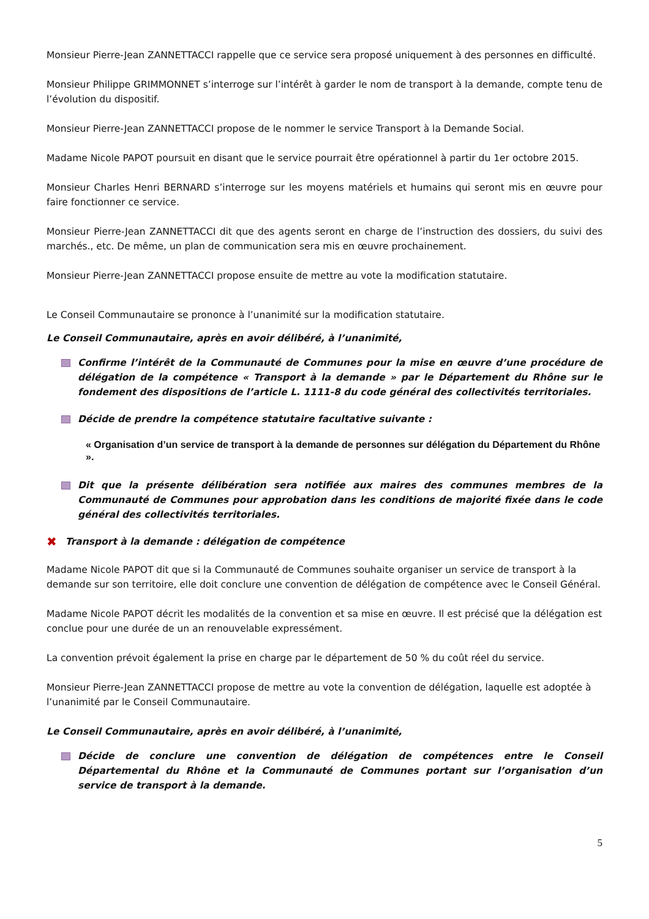Monsieur Pierre-Jean ZANNETTACCI rappelle que ce service sera proposé uniquement à des personnes en difficulté.
Monsieur Philippe GRIMMONNET s’interroge sur l’intérêt à garder le nom de transport à la demande, compte tenu de l’évolution du dispositif.
Monsieur Pierre-Jean ZANNETTACCI propose de le nommer le service Transport à la Demande Social.
Madame Nicole PAPOT poursuit en disant que le service pourrait être opérationnel à partir du 1er octobre 2015.
Monsieur Charles Henri BERNARD s’interroge sur les moyens matériels et humains qui seront mis en œuvre pour faire fonctionner ce service.
Monsieur Pierre-Jean ZANNETTACCI dit que des agents seront en charge de l’instruction des dossiers, du suivi des marchés., etc. De même, un plan de communication sera mis en œuvre prochainement.
Monsieur Pierre-Jean ZANNETTACCI propose ensuite de mettre au vote la modification statutaire.
Le Conseil Communautaire se prononce à l’unanimité sur la modification statutaire.
Le Conseil Communautaire, après en avoir délibéré, à l’unanimité,
Confirme l’intérêt de la Communauté de Communes pour la mise en œuvre d’une procédure de délégation de la compétence « Transport à la demande » par le Département du Rhône sur le fondement des dispositions de l’article L. 1111-8 du code général des collectivités territoriales.
Décide de prendre la compétence statutaire facultative suivante :
« Organisation d’un service de transport à la demande de personnes sur délégation du Département du Rhône ».
Dit que la présente délibération sera notifiée aux maires des communes membres de la Communauté de Communes pour approbation dans les conditions de majorité fixée dans le code général des collectivités territoriales.
✖ Transport à la demande : délégation de compétence
Madame Nicole PAPOT dit que si la Communauté de Communes souhaite organiser un service de transport à la demande sur son territoire, elle doit conclure une convention de délégation de compétence avec le Conseil Général.
Madame Nicole PAPOT décrit les modalités de la convention et sa mise en œuvre. Il est précisé que la délégation est conclue pour une durée de un an renouvelable expressément.
La convention prévoit également la prise en charge par le département de 50 % du coût réel du service.
Monsieur Pierre-Jean ZANNETTACCI propose de mettre au vote la convention de délégation, laquelle est adoptée à l’unanimité par le Conseil Communautaire.
Le Conseil Communautaire, après en avoir délibéré, à l’unanimité,
Décide de conclure une convention de délégation de compétences entre le Conseil Départemental du Rhône et la Communauté de Communes portant sur l’organisation d’un service de transport à la demande.
5